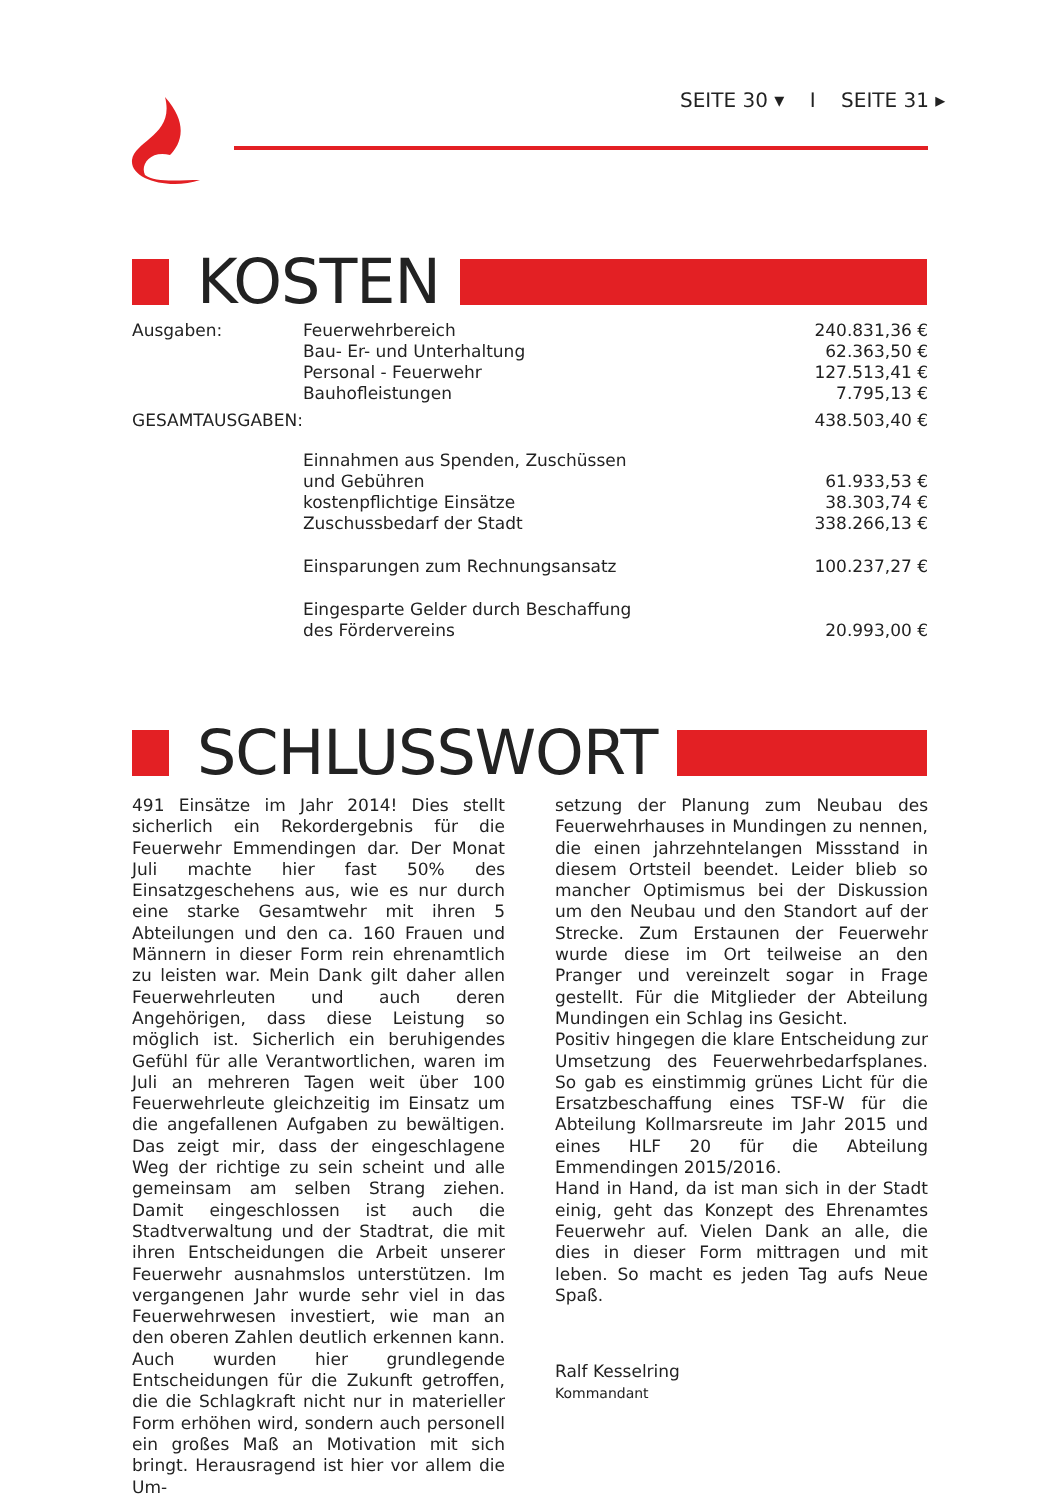SEITE 30 ▾ I SEITE 31 ▸
KOSTEN
| Ausgaben: | Feuerwehrbereich | 240.831,36 € |
| | Bau- Er- und Unterhaltung | 62.363,50 € |
| | Personal - Feuerwehr | 127.513,41 € |
| | Bauhofleistungen | 7.795,13 € |
| GESAMTAUSGABEN: | | 438.503,40 € |
| | Einnahmen aus Spenden, Zuschüssen | |
| | und Gebühren | 61.933,53 € |
| | kostenpflichtige Einsätze | 38.303,74 € |
| | Zuschussbedarf der Stadt | 338.266,13 € |
| | Einsparungen zum Rechnungsansatz | 100.237,27 € |
| | Eingesparte Gelder durch Beschaffung | |
| | des Fördervereins | 20.993,00 € |
SCHLUSSWORT
491 Einsätze im Jahr 2014! Dies stellt sicherlich ein Rekordergebnis für die Feuerwehr Emmendingen dar. Der Monat Juli machte hier fast 50% des Einsatzgeschehens aus, wie es nur durch eine starke Gesamtwehr mit ihren 5 Abteilungen und den ca. 160 Frauen und Männern in dieser Form rein ehrenamtlich zu leisten war. Mein Dank gilt daher allen Feuerwehrleuten und auch deren Angehörigen, dass diese Leistung so möglich ist. Sicherlich ein beruhigendes Gefühl für alle Verantwortlichen, waren im Juli an mehreren Tagen weit über 100 Feuerwehrleute gleichzeitig im Einsatz um die angefallenen Aufgaben zu bewältigen. Das zeigt mir, dass der eingeschlagene Weg der richtige zu sein scheint und alle gemeinsam am selben Strang ziehen. Damit eingeschlossen ist auch die Stadtverwaltung und der Stadtrat, die mit ihren Entscheidungen die Arbeit unserer Feuerwehr ausnahmslos unterstützen. Im vergangenen Jahr wurde sehr viel in das Feuerwehrwesen investiert, wie man an den oberen Zahlen deutlich erkennen kann. Auch wurden hier grundlegende Entscheidungen für die Zukunft getroffen, die die Schlagkraft nicht nur in materieller Form erhöhen wird, sondern auch personell ein großes Maß an Motivation mit sich bringt. Herausragend ist hier vor allem die Um-
setzung der Planung zum Neubau des Feuerwehrhauses in Mundingen zu nennen, die einen jahrzehntelangen Missstand in diesem Ortsteil beendet. Leider blieb so mancher Optimismus bei der Diskussion um den Neubau und den Standort auf der Strecke. Zum Erstaunen der Feuerwehr wurde diese im Ort teilweise an den Pranger und vereinzelt sogar in Frage gestellt. Für die Mitglieder der Abteilung Mundingen ein Schlag ins Gesicht.
Positiv hingegen die klare Entscheidung zur Umsetzung des Feuerwehrbedarfsplanes. So gab es einstimmig grünes Licht für die Ersatzbeschaffung eines TSF-W für die Abteilung Kollmarsreute im Jahr 2015 und eines HLF 20 für die Abteilung Emmendingen 2015/2016.
Hand in Hand, da ist man sich in der Stadt einig, geht das Konzept des Ehrenamtes Feuerwehr auf. Vielen Dank an alle, die dies in dieser Form mittragen und mit leben. So macht es jeden Tag aufs Neue Spaß.
Ralf Kesselring
Kommandant